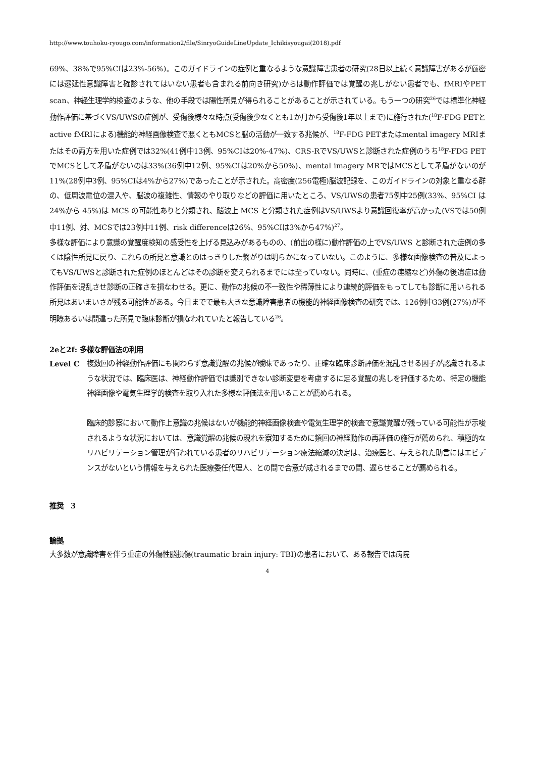http://www.touhoku-ryougo.com/information2/file/SinryoGuideLineUpdate_Ichikisyougai(2018).pdf
69%、38%で95%CIは23%-56%)。このガイドラインの症例と重なるような意識障害患者の研究(28日以上続く意識障害があるが厳密には遷延性意識障害と確診されてはいない患者も含まれる前向き研究)からは動作評価では覚醒の兆しがない患者でも、fMRIやPET scan、神経生理学的検査のような、他の手段では陽性所見が得られることがあることが示されている。もう一つの研究<sup>26</sup>では標準化神経動作評価に基づくVS/UWSの症例が、受傷後様々な時点(受傷後少なくとも1か月から受傷後1年以上まで)に施行された(<sup>18</sup>F-FDG PETとactive fMRIによる)機能的神経画像検査で悪くともMCSと脳の活動が一致する兆候が、<sup>18</sup>F-FDG PETまたはmental imagery MRIまたはその両方を用いた症例では32%(41例中13例、95%CIは20%-47%)、CRS-RでVS/UWSと診断された症例のうち<sup>18</sup>F-FDG PETでMCSとして矛盾がないのは33%(36例中12例、95%CIは20%から50%)、mental imagery MRではMCSとして矛盾がないのが11%(28例中3例、95%CIは4%から27%)であったことが示された。高密度(256電極)脳波記録を、このガイドラインの対象と重なる群の、低周波電位の混入や、脳波の複雑性、情報のやり取りなどの評価に用いたところ、VS/UWSの患者75例中25例(33%、95%CI は 24%から 45%)は MCS の可能性ありと分類され、脳波上 MCS と分類された症例はVS/UWSより意識回復率が高かった(VSでは50例中11例、対、MCSでは23例中11例、risk differenceは26%、95%CIは3%から47%)<sup>27</sup>。
多様な評価により意識の覚醒度検知の感受性を上げる見込みがあるものの、(前出の様に)動作評価の上でVS/UWS と診断された症例の多くは陰性所見に戻り、これらの所見と意識とのはっきりした繋がりは明らかになっていない。このように、多様な画像検査の普及によってもVS/UWSと診断された症例のほとんどはその診断を変えられるまでには至っていない。同時に、(重症の痙縮など)外傷の後遺症は動作評価を混乱させ診断の正確さを損なわせる。更に、動作の兆候の不一致性や稀薄性により連続的評価をもってしても診断に用いられる所見はあいまいさが残る可能性がある。今日までで最も大きな意識障害患者の機能的神経画像検査の研究では、126例中33例(27%)が不明瞭あるいは間違った所見で臨床診断が損なわれていたと報告している<sup>26</sup>。
2eと2f: 多様な評価法の利用
Level C 複数回の神経動作評価にも関わらず意識覚醒の兆候が曖昧であったり、正確な臨床診断評価を混乱させる因子が認識されるような状況では、臨床医は、神経動作評価では識別できない診断変更を考慮するに足る覚醒の兆しを評価するため、特定の機能神経画像や電気生理学的検査を取り入れた多様な評価法を用いることが薦められる。
臨床的診察において動作上意識の兆候はないが機能的神経画像検査や電気生理学的検査で意識覚醒が残っている可能性が示唆されるような状況においては、意識覚醒の兆候の現れを察知するために頻回の神経動作の再評価の施行が薦められ、積極的なリハビリテーション管理が行われている患者のリハビリテーション療法縮減の決定は、治療医と、与えられた助言にはエビデンスがないという情報を与えられた医療委任代理人、との間で合意が成されるまでの間、遅らせることが薦められる。
推奨　3
論拠
大多数が意識障害を伴う重症の外傷性脳損傷(traumatic brain injury: TBI)の患者において、ある報告では病院
4